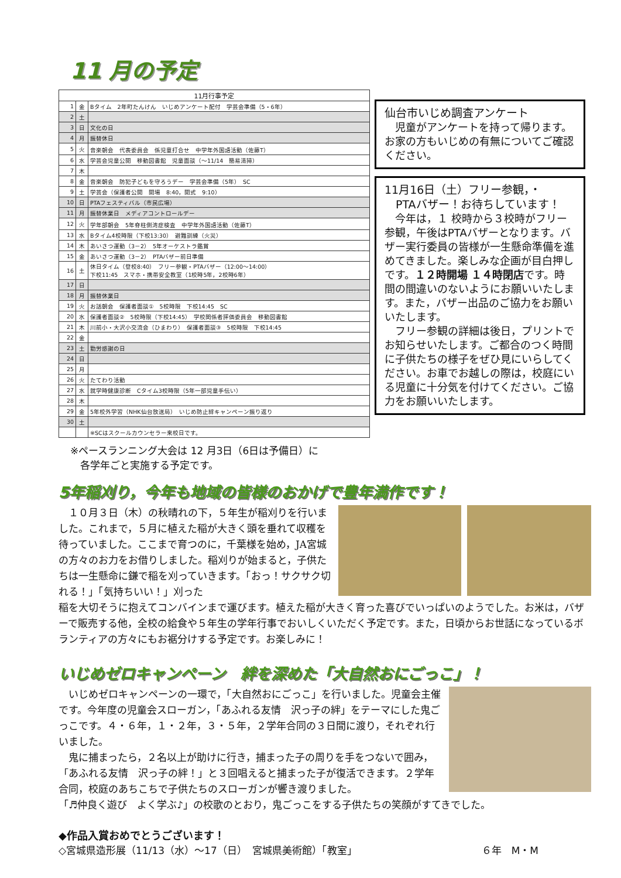11 月の予定
| 11月行事予定 | | |
| --- | --- | --- |
| 1 | 金 | Bタイム 2年町たんけん いじめアンケート配付 学芸会準備（5・6年） |
| 2 | 土 | |
| 3 | 日 | 文化の日 |
| 4 | 月 | 振替休日 |
| 5 | 火 | 音楽朝会 代表委員会 係児童打合せ 中学年外国語活動（佐藤T） |
| 6 | 水 | 学芸会児童公開 移動図書館 児童面談（～11/14 簡易清掃） |
| 7 | 木 | |
| 8 | 金 | 音楽朝会 防犯子どもを守ろうデー 学芸会準備（5年） SC |
| 9 | 土 | 学芸会（保護者公開 開場 8:40，開式 9:10） |
| 10 | 日 | PTAフェスティバル（市民広場） |
| 11 | 月 | 振替休業日 メディアコントロールデー |
| 12 | 火 | 学年部朝会 5年脊柱側湾症検査 中学年外国語活動（佐藤T） |
| 13 | 水 | Bタイム4校時限（下校13:30） 避難訓練（火災） |
| 14 | 木 | あいさつ運動（3－2） 5年オーケストラ鑑賞 |
| 15 | 金 | あいさつ運動（3－2） PTAバザー前日準備 |
| 16 | 土 | 休日タイム（登校8:40） フリー参観・PTAバザー（12:00～14:00） 下校11:45 スマホ・携帯安全教室（1校時5年，2校時6年） |
| 17 | 日 | |
| 18 | 月 | 振替休業日 |
| 19 | 火 | お話朝会 保護者面談① 5校時限 下校14:45 SC |
| 20 | 水 | 保護者面談② 5校時限（下校14:45） 学校関係者評価委員会 移動図書館 |
| 21 | 木 | 川前小・大沢小交流会（ひまわり） 保護者面談③ 5校時限 下校14:45 |
| 22 | 金 | |
| 23 | 土 | 勤労感謝の日 |
| 24 | 日 | |
| 25 | 月 | |
| 26 | 火 | たてわり活動 |
| 27 | 水 | 就学時健康診断 Cタイム3校時限（5年一部児童手伝い） |
| 28 | 木 | |
| 29 | 金 | 5年校外学習（NHK仙台放送局） いじめ防止絆キャンペーン振り返り |
| 30 | 土 | |
| | | ※SCはスクールカウンセラー来校日です。 |
※ペースランニング大会は 12 月3日（6日は予備日）に
　各学年ごと実施する予定です。
仙台市いじめ調査アンケート
　児童がアンケートを持って帰ります。お家の方もいじめの有無についてご確認ください。
11月16日（土）フリー参観，・
　PTAバザー！お待ちしています！
　今年は，１ 校時から３校時がフリー参観，午後はPTAバザーとなります。バザー実行委員の皆様が一生懸命準備を進めてきました。楽しみな企画が目白押しです。１２時開場 １４時閉店です。時間の間違いのないようにお願いいたします。また，バザー出品のご協力をお願いいたします。
　フリー参観の詳細は後日，プリントでお知らせいたします。ご都合のつく時間に子供たちの様子をぜひ見にいらしてください。お車でお越しの際は，校庭にいる児童に十分気を付けてください。ご協力をお願いいたします。
5年稲刈り，今年も地域の皆様のおかげで豊年満作です！
　１０月３日（木）の秋晴れの下，５年生が稲刈りを行いました。これまで，５月に植えた稲が大きく頭を垂れて収穫を待っていました。ここまで育つのに，千葉様を始め，JA宮城の方々のお力をお借りしました。稲刈りが始まると，子供たちは一生懸命に鎌で稲を刈っていきます。「おっ！サクサク切れる！」「気持ちいい！」刈った
稲を大切そうに抱えてコンバインまで運びます。植えた稲が大きく育った喜びでいっぱいのようでした。お米は，バザーで販売する他，全校の給食や５年生の学年行事でおいしくいただく予定です。また，日頃からお世話になっているボランティアの方々にもお裾分けする予定です。お楽しみに！
いじめゼロキャンペーン　絆を深めた「大自然おにごっこ」！
　いじめゼロキャンペーンの一環で，「大自然おにごっこ」を行いました。児童会主催です。今年度の児童会スローガン，「あふれる友情　沢っ子の絆」をテーマにした鬼ごっこです。４・６年，１・２年，３・５年，２学年合同の３日間に渡り，それぞれ行いました。
　鬼に捕まったら，２名以上が助けに行き，捕まった子の周りを手をつないで囲み，「あふれる友情　沢っ子の絆！」と３回唱えると捕まった子が復活できます。２学年合同，校庭のあちこちで子供たちのスローガンが響き渡りました。
「♬仲良く遊び　よく学ぶ♪」の校歌のとおり，鬼ごっこをする子供たちの笑顔がすてきでした。
◆作品入賞おめでとうございます！
◇宮城県造形展（11/13（水）～17（日）　宮城県美術館）「教室」 ６年　M・M